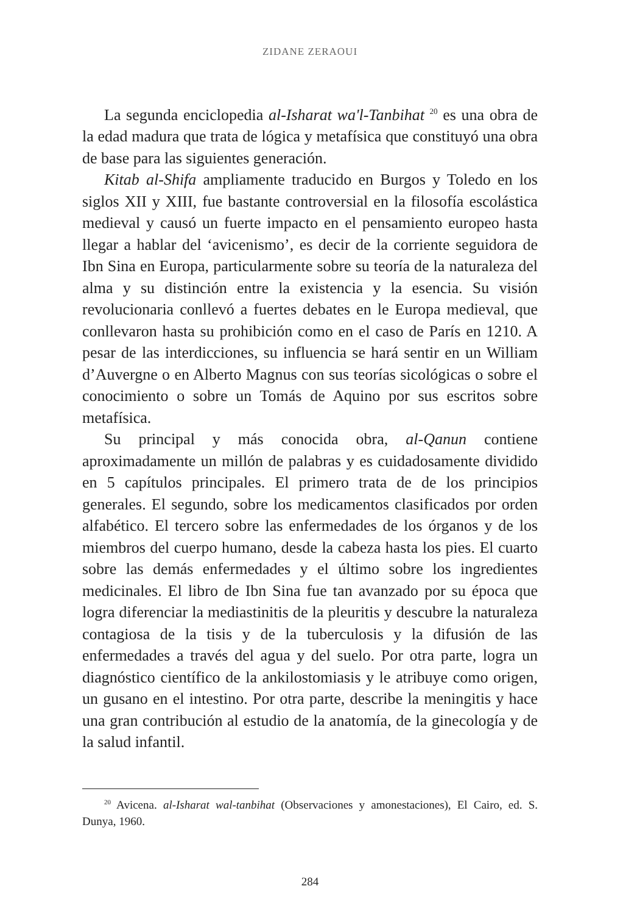ZIDANE ZERAOUI
La segunda enciclopedia al-Isharat wa'l-Tanbihat <sup>20</sup> es una obra de la edad madura que trata de lógica y metafísica que constituyó una obra de base para las siguientes generación.
Kitab al-Shifa ampliamente traducido en Burgos y Toledo en los siglos XII y XIII, fue bastante controversial en la filosofía escolástica medieval y causó un fuerte impacto en el pensamiento europeo hasta llegar a hablar del ‘avicenismo’, es decir de la corriente seguidora de Ibn Sina en Europa, particularmente sobre su teoría de la naturaleza del alma y su distinción entre la existencia y la esencia. Su visión revolucionaria conllevó a fuertes debates en le Europa medieval, que conllevaron hasta su prohibición como en el caso de París en 1210. A pesar de las interdicciones, su influencia se hará sentir en un William d’Auvergne o en Alberto Magnus con sus teorías sicológicas o sobre el conocimiento o sobre un Tomás de Aquino por sus escritos sobre metafísica.
Su principal y más conocida obra, al-Qanun contiene aproximadamente un millón de palabras y es cuidadosamente dividido en 5 capítulos principales. El primero trata de de los principios generales. El segundo, sobre los medicamentos clasificados por orden alfabético. El tercero sobre las enfermedades de los órganos y de los miembros del cuerpo humano, desde la cabeza hasta los pies. El cuarto sobre las demás enfermedades y el último sobre los ingredientes medicinales. El libro de Ibn Sina fue tan avanzado por su época que logra diferenciar la mediastinitis de la pleuritis y descubre la naturaleza contagiosa de la tisis y de la tuberculosis y la difusión de las enfermedades a través del agua y del suelo. Por otra parte, logra un diagnóstico científico de la ankilostomiasis y le atribuye como origen, un gusano en el intestino. Por otra parte, describe la meningitis y hace una gran contribución al estudio de la anatomía, de la ginecología y de la salud infantil.
<sup>20</sup> Avicena. al-Isharat wal-tanbihat (Observaciones y amonestaciones), El Cairo, ed. S. Dunya, 1960.
284